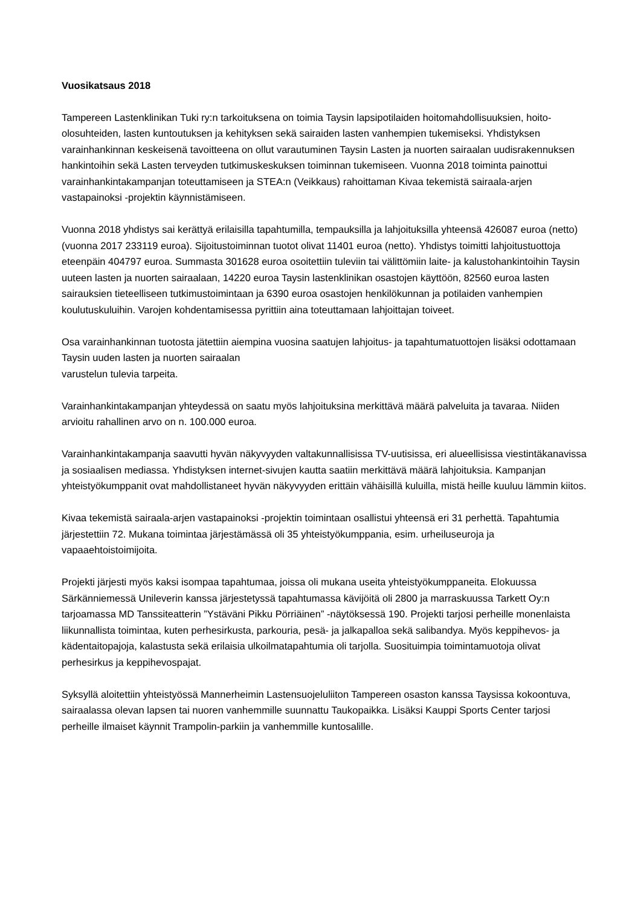Vuosikatsaus 2018
Tampereen Lastenklinikan Tuki ry:n tarkoituksena on toimia Taysin lapsipotilaiden hoitomahdollisuuksien, hoito-olosuhteiden, lasten kuntoutuksen ja kehityksen sekä sairaiden lasten vanhempien tukemiseksi. Yhdistyksen varainhankinnan keskeisenä tavoitteena on ollut varautuminen Taysin Lasten ja nuorten sairaalan uudisrakennuksen hankintoihin sekä Lasten terveyden tutkimuskeskuksen toiminnan tukemiseen. Vuonna 2018 toiminta painottui varainhankintakampanjan toteuttamiseen ja STEA:n (Veikkaus) rahoittaman Kivaa tekemistä sairaala-arjen vastapainoksi -projektin käynnistämiseen.
Vuonna 2018 yhdistys sai kerättyä erilaisilla tapahtumilla, tempauksilla ja lahjoituksilla yhteensä 426087 euroa (netto) (vuonna 2017 233119 euroa). Sijoitustoiminnan tuotot olivat 11401 euroa (netto). Yhdistys toimitti lahjoitustuottoja eteenpäin 404797 euroa. Summasta 301628 euroa osoitettiin tuleviin tai välittömiin laite- ja kalustohankintoihin Taysin uuteen lasten ja nuorten sairaalaan, 14220 euroa Taysin lastenklinikan osastojen käyttöön, 82560 euroa lasten sairauksien tieteelliseen tutkimustoimintaan ja 6390 euroa osastojen henkilökunnan ja potilaiden vanhempien koulutuskuluihin. Varojen kohdentamisessa pyrittiin aina toteuttamaan lahjoittajan toiveet.
Osa varainhankinnan tuotosta jätettiin aiempina vuosina saatujen lahjoitus- ja tapahtumatuottojen lisäksi odottamaan Taysin uuden lasten ja nuorten sairaalan
varustelun tulevia tarpeita.
Varainhankintakampanjan yhteydessä on saatu myös lahjoituksina merkittävä määrä palveluita ja tavaraa. Niiden arvioitu rahallinen arvo on n. 100.000 euroa.
Varainhankintakampanja saavutti hyvän näkyvyyden valtakunnallisissa TV-uutisissa, eri alueellisissa viestintäkanavissa ja sosiaalisen mediassa. Yhdistyksen internet-sivujen kautta saatiin merkittävä määrä lahjoituksia. Kampanjan yhteistyökumppanit ovat mahdollistaneet hyvän näkyvyyden erittäin vähäisillä kuluilla, mistä heille kuuluu lämmin kiitos.
Kivaa tekemistä sairaala-arjen vastapainoksi -projektin toimintaan osallistui yhteensä eri 31 perhettä. Tapahtumia järjestettiin 72. Mukana toimintaa järjestämässä oli 35 yhteistyökumppania, esim. urheiluseuroja ja vapaaehtoistoimijoita.
Projekti järjesti myös kaksi isompaa tapahtumaa, joissa oli mukana useita yhteistyökumppaneita. Elokuussa Särkänniemessä Unileverin kanssa järjestetyssä tapahtumassa kävijöitä oli 2800 ja marraskuussa Tarkett Oy:n tarjoamassa MD Tanssiteatterin ”Ystäväni Pikku Pörriäinen” -näytöksessä 190. Projekti tarjosi perheille monenlaista liikunnallista toimintaa, kuten perhesirkusta, parkouria, pesä- ja jalkapalloa sekä salibandya. Myös keppihevos- ja kädentaitopajoja, kalastusta sekä erilaisia ulkoilmatapahtumia oli tarjolla. Suosituimpia toimintamuotoja olivat perhesirkus ja keppihevospajat.
Syksyllä aloitettiin yhteistyössä Mannerheimin Lastensuojeluliiton Tampereen osaston kanssa Taysissa kokoontuva, sairaalassa olevan lapsen tai nuoren vanhemmille suunnattu Taukopaikka. Lisäksi Kauppi Sports Center tarjosi perheille ilmaiset käynnit Trampolin-parkiin ja vanhemmille kuntosalille.